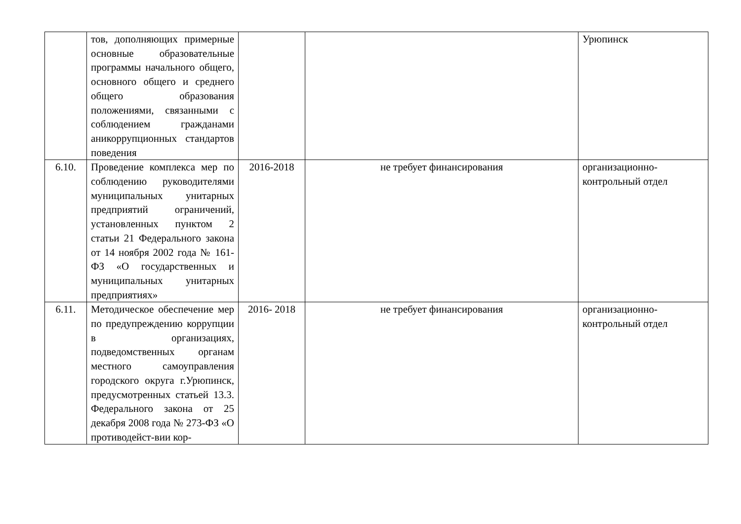| | тов, дополняющих примерные основные образовательные программы начального общего, основного общего и среднего общего образования положениями, связанными с соблюдением гражданами аникоррупционных стандартов поведения | | | Урюпинск |
| 6.10. | Проведение комплекса мер по соблюдению руководителями муниципальных унитарных предприятий ограничений, установленных пунктом 2 статьи 21 Федерального закона от 14 ноября 2002 года № 161-ФЗ «О государственных и муниципальных унитарных предприятиях» | 2016-2018 | не требует финансирования | организационно-контрольный отдел |
| 6.11. | Методическое обеспечение мер по предупреждению коррупции в организациях, подведомственных органам местного самоуправления городского округа г.Урюпинск, предусмотренных статьей 13.3. Федерального закона от 25 декабря 2008 года № 273-ФЗ «О противодейст-вии кор- | 2016- 2018 | не требует финансирования | организационно-контрольный отдел |